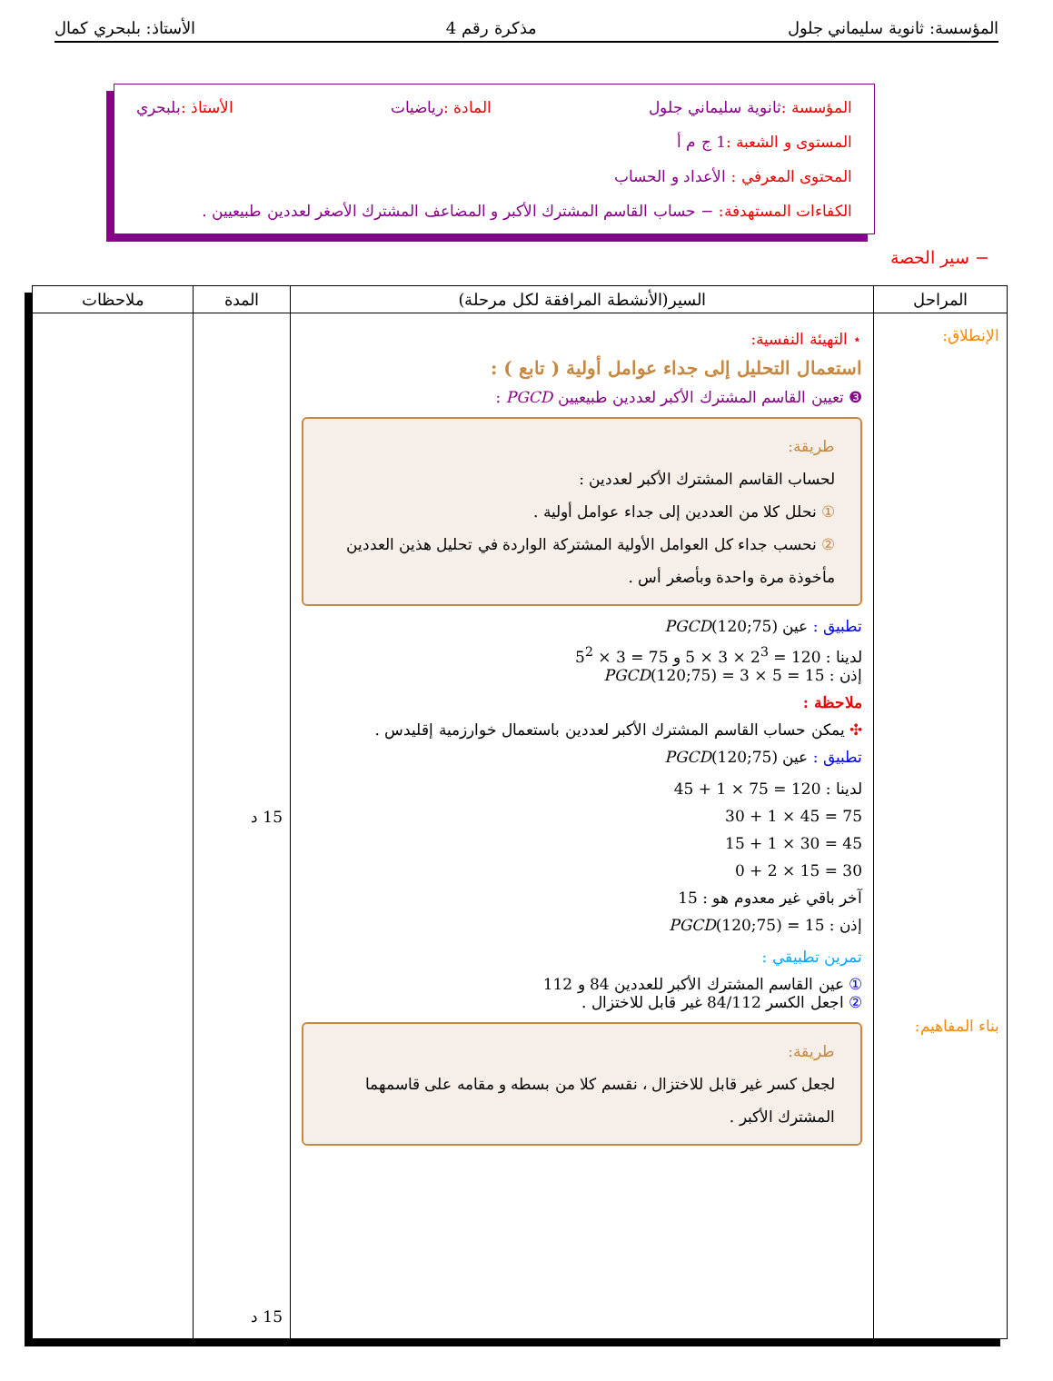المؤسسة: ثانوية سليماني جلول مذكرة رقم 4 الأستاذ: بلبحري كمال
المؤسسة : ثانوية سليماني جلول المادة : رياضيات الأستاذ : بلبحري
المستوى و الشعبة : 1 ج م أ
المحتوى المعرفي : الأعداد و الحساب
الكفاءات المستهدفة: − حساب القاسم المشترك الأكبر و المضاعف المشترك الأصغر لعددين طبيعيين .
− سير الحصة
| المراحل | السير(الأنشطة المرافقة لكل مرحلة) | المدة | ملاحظات |
| --- | --- | --- | --- |
| الإنطلاق: بناء المفاهيم: | ⋆ التهيئة النفسية: استعمال التحليل إلى جداء عوامل أولية ( تابع ) : ❸ تعيين القاسم المشترك الأكبر لعددين طبيعيين PGCD : طريقة: لحساب القاسم المشترك الأكبر لعددين : ① نحلل كلا من العددين إلى جداء عوامل أولية . ② نحسب جداء كل العوامل الأولية المشتركة الواردة في تحليل هذين العددين مأخوذة مرة واحدة وبأصغر أس . تطبيق : عين PGCD (120;75) لدينا : 120 = 2<sup>3</sup> × 3 × 5 و 75 = 3 × 5<sup>2</sup> إذن : PGCD (120;75) = 3 × 5 = 15 ملاحظة : ✣ يمكن حساب القاسم المشترك الأكبر لعددين باستعمال خوارزمية إقليدس . تطبيق : عين PGCD (120;75) لدينا : 120 = 75 × 1 + 45 75 = 45 × 1 + 30 45 = 30 × 1 + 15 30 = 15 × 2 + 0 آخر باقي غير معدوم هو : 15 إذن : PGCD (120;75) = 15 تمرين تطبيقي : ① عين القاسم المشترك الأكبر للعددين 84 و 112 ② اجعل الكسر 84/112 غير قابل للاختزال . طريقة: لجعل كسر غير قابل للاختزال ، نقسم كلا من بسطه و مقامه على قاسمهما المشترك الأكبر . | 15 د 15 د | |